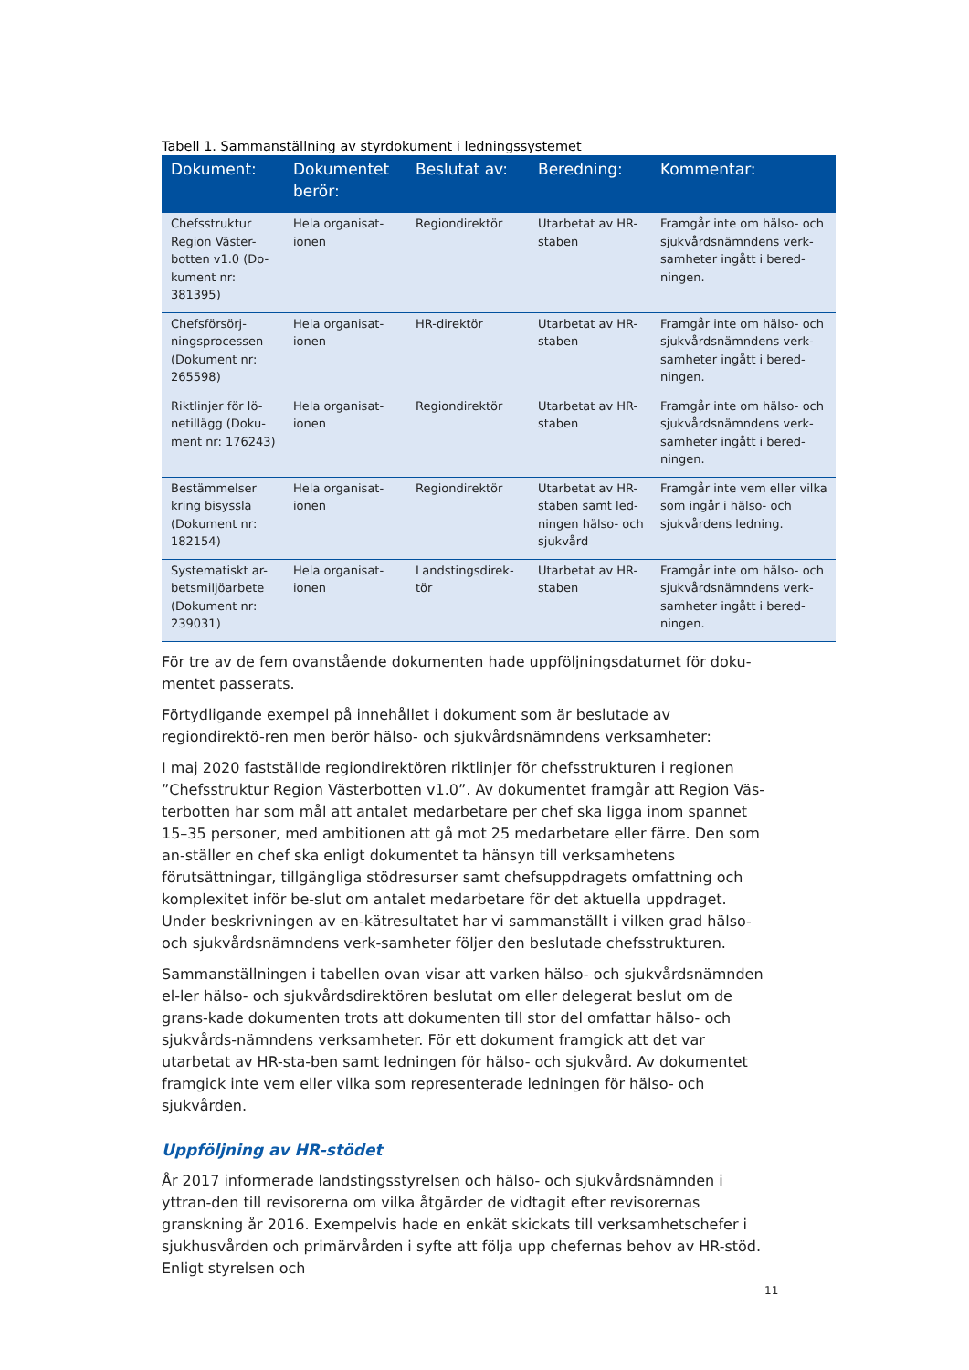Tabell 1. Sammanställning av styrdokument i ledningssystemet
| Dokument: | Dokumentet berör: | Beslutat av: | Beredning: | Kommentar: |
| --- | --- | --- | --- | --- |
| Chefsstruktur Region Väster-botten v1.0 (Do-kument nr: 381395) | Hela organisat-ionen | Regiondirektör | Utarbetat av HR-staben | Framgår inte om hälso- och sjukvårdsnämndens verk-samheter ingått i bered-ningen. |
| Chefsförsörj-ningsprocessen (Dokument nr: 265598) | Hela organisat-ionen | HR-direktör | Utarbetat av HR-staben | Framgår inte om hälso- och sjukvårdsnämndens verk-samheter ingått i bered-ningen. |
| Riktlinjer för lö-netillägg (Doku-ment nr: 176243) | Hela organisat-ionen | Regiondirektör | Utarbetat av HR-staben | Framgår inte om hälso- och sjukvårdsnämndens verk-samheter ingått i bered-ningen. |
| Bestämmelser kring bisyssla (Dokument nr: 182154) | Hela organisat-ionen | Regiondirektör | Utarbetat av HR-staben samt led-ningen hälso- och sjukvård | Framgår inte vem eller vilka som ingår i hälso- och sjukvårdens ledning. |
| Systematiskt ar-betsmiljöarbete (Dokument nr: 239031) | Hela organisat-ionen | Landstingsdirek-tör | Utarbetat av HR-staben | Framgår inte om hälso- och sjukvårdsnämndens verk-samheter ingått i bered-ningen. |
För tre av de fem ovanstående dokumenten hade uppföljningsdatumet för doku-mentet passerats.
Förtydligande exempel på innehållet i dokument som är beslutade av regiondirektö-ren men berör hälso- och sjukvårdsnämndens verksamheter:
I maj 2020 fastställde regiondirektören riktlinjer för chefsstrukturen i regionen ”Chefsstruktur Region Västerbotten v1.0”. Av dokumentet framgår att Region Väs-terbotten har som mål att antalet medarbetare per chef ska ligga inom spannet 15–35 personer, med ambitionen att gå mot 25 medarbetare eller färre. Den som an-ställer en chef ska enligt dokumentet ta hänsyn till verksamhetens förutsättningar, tillgängliga stödresurser samt chefsuppdragets omfattning och komplexitet inför be-slut om antalet medarbetare för det aktuella uppdraget. Under beskrivningen av en-kätresultatet har vi sammanställt i vilken grad hälso- och sjukvårdsnämndens verk-samheter följer den beslutade chefsstrukturen.
Sammanställningen i tabellen ovan visar att varken hälso- och sjukvårdsnämnden el-ler hälso- och sjukvårdsdirektören beslutat om eller delegerat beslut om de grans-kade dokumenten trots att dokumenten till stor del omfattar hälso- och sjukvårds-nämndens verksamheter. För ett dokument framgick att det var utarbetat av HR-sta-ben samt ledningen för hälso- och sjukvård. Av dokumentet framgick inte vem eller vilka som representerade ledningen för hälso- och sjukvården.
Uppföljning av HR-stödet
År 2017 informerade landstingsstyrelsen och hälso- och sjukvårdsnämnden i yttran-den till revisorerna om vilka åtgärder de vidtagit efter revisorernas granskning år 2016. Exempelvis hade en enkät skickats till verksamhetschefer i sjukhusvården och primärvården i syfte att följa upp chefernas behov av HR-stöd. Enligt styrelsen och
11